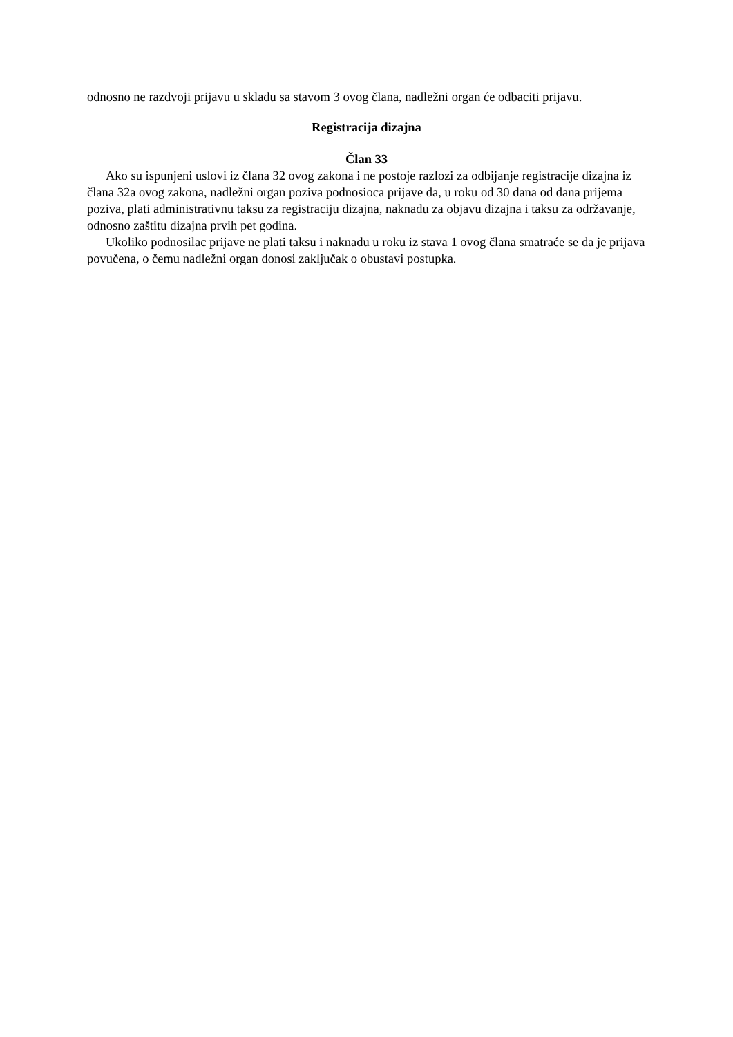odnosno ne razdvoji prijavu u skladu sa stavom 3 ovog člana, nadležni organ će odbaciti prijavu.
Registracija dizajna
Član 33
Ako su ispunjeni uslovi iz člana 32 ovog zakona i ne postoje razlozi za odbijanje registracije dizajna iz člana 32a ovog zakona, nadležni organ poziva podnosioca prijave da, u roku od 30 dana od dana prijema poziva, plati administrativnu taksu za registraciju dizajna, naknadu za objavu dizajna i taksu za održavanje, odnosno zaštitu dizajna prvih pet godina.
Ukoliko podnosilac prijave ne plati taksu i naknadu u roku iz stava 1 ovog člana smatraće se da je prijava povučena, o čemu nadležni organ donosi zaključak o obustavi postupka.